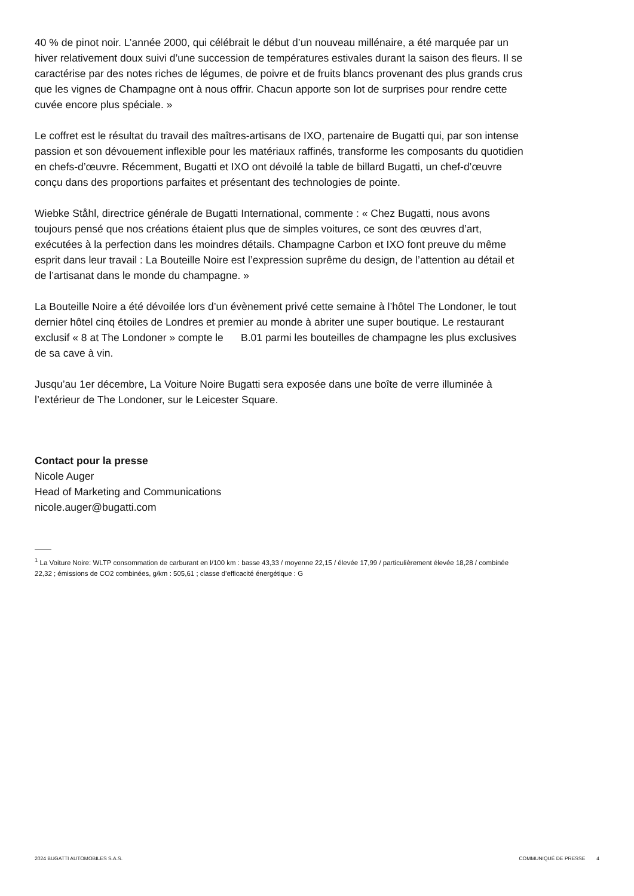40 % de pinot noir. L’année 2000, qui célébrait le début d’un nouveau millénaire, a été marquée par un hiver relativement doux suivi d’une succession de températures estivales durant la saison des fleurs. Il se caractérise par des notes riches de légumes, de poivre et de fruits blancs provenant des plus grands crus que les vignes de Champagne ont à nous offrir. Chacun apporte son lot de surprises pour rendre cette cuvée encore plus spéciale. »
Le coffret est le résultat du travail des maîtres-artisans de IXO, partenaire de Bugatti qui, par son intense passion et son dévouement inflexible pour les matériaux raffinés, transforme les composants du quotidien en chefs-d’œuvre. Récemment, Bugatti et IXO ont dévoilé la table de billard Bugatti, un chef-d’œuvre conçu dans des proportions parfaites et présentant des technologies de pointe.
Wiebke Ståhl, directrice générale de Bugatti International, commente : « Chez Bugatti, nous avons toujours pensé que nos créations étaient plus que de simples voitures, ce sont des œuvres d’art, exécutées à la perfection dans les moindres détails. Champagne Carbon et IXO font preuve du même esprit dans leur travail : La Bouteille Noire est l’expression suprême du design, de l’attention au détail et de l’artisanat dans le monde du champagne. »
La Bouteille Noire a été dévoilée lors d’un évènement privé cette semaine à l’hôtel The Londoner, le tout dernier hôtel cinq étoiles de Londres et premier au monde à abriter une super boutique. Le restaurant exclusif « 8 at The Londoner » compte le B.01 parmi les bouteilles de champagne les plus exclusives de sa cave à vin.
Jusqu’au 1er décembre, La Voiture Noire Bugatti sera exposée dans une boîte de verre illuminée à l’extérieur de The Londoner, sur le Leicester Square.
Contact pour la presse
Nicole Auger
Head of Marketing and Communications
nicole.auger@bugatti.com
<sup>1</sup> La Voiture Noire: WLTP consommation de carburant en l/100 km : basse 43,33 / moyenne 22,15 / élevée 17,99 / particulièrement élevée 18,28 / combinée 22,32 ; émissions de CO2 combinées, g/km : 505,61 ; classe d’efficacité énergétique : G
2024 BUGATTI AUTOMOBILES S.A.S. COMMUNIQUÉ DE PRESSE 4